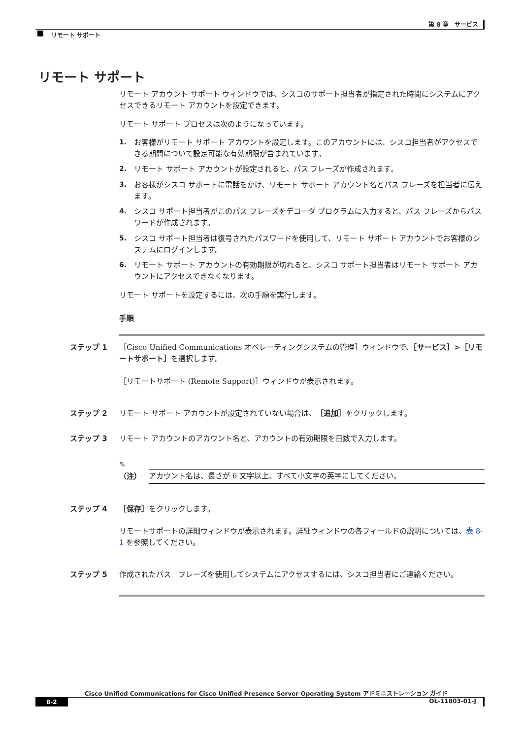第 8 章　サービス
リモート サポート
リモート サポート
リモート アカウント サポート ウィンドウでは、シスコのサポート担当者が指定された時間にシステムにアクセスできるリモート アカウントを設定できます。
リモート サポート プロセスは次のようになっています。
1. お客様がリモート サポート アカウントを設定します。このアカウントには、シスコ担当者がアクセスできる期間について設定可能な有効期限が含まれています。
2. リモート サポート アカウントが設定されると、パス フレーズが作成されます。
3. お客様がシスコ サポートに電話をかけ、リモート サポート アカウント名とパス フレーズを担当者に伝えます。
4. シスコ サポート担当者がこのパス フレーズをデコーダ プログラムに入力すると、パス フレーズからパスワードが作成されます。
5. シスコ サポート担当者は復号されたパスワードを使用して、リモート サポート アカウントでお客様のシステムにログインします。
6. リモート サポート アカウントの有効期限が切れると、シスコ サポート担当者はリモート サポート アカウントにアクセスできなくなります。
リモート サポートを設定するには、次の手順を実行します。
手順
ステップ 1 ［Cisco Unified Communications オペレーティングシステムの管理］ウィンドウで、［サービス］>［リモートサポート］を選択します。
［リモートサポート (Remote Support)］ウィンドウが表示されます。
ステップ 2 リモート サポート アカウントが設定されていない場合は、［追加］をクリックします。
ステップ 3 リモート アカウントのアカウント名と、アカウントの有効期限を日数で入力します。
✎
（注）
アカウント名は、長さが 6 文字以上、すべて小文字の英字にしてください。
ステップ 4 ［保存］をクリックします。
リモートサポートの詳細ウィンドウが表示されます。詳細ウィンドウの各フィールドの説明については、表 8-1 を参照してください。
ステップ 5 作成されたパス　フレーズを使用してシステムにアクセスするには、シスコ担当者にご連絡ください。
Cisco Unified Communications for Cisco Unified Presence Server Operating System アドミニストレーション ガイド
8-2 OL-11803-01-J